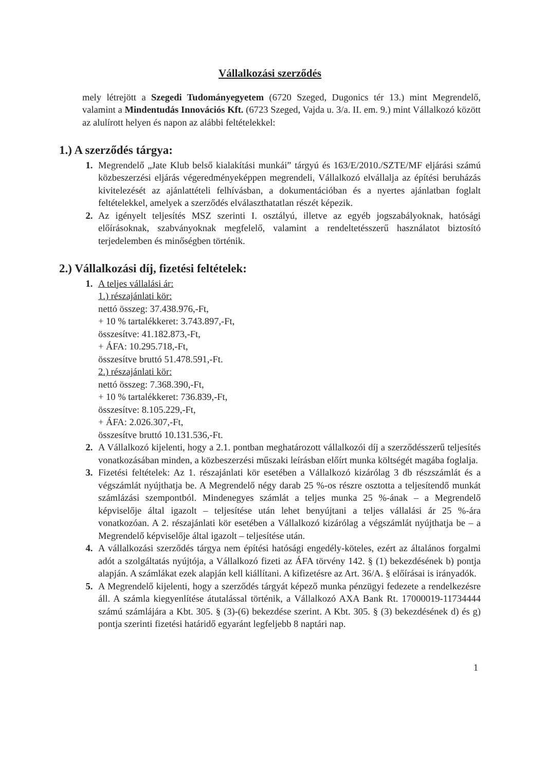Vállalkozási szerződés
mely létrejött a Szegedi Tudományegyetem (6720 Szeged, Dugonics tér 13.) mint Megrendelő, valamint a Mindentudás Innovációs Kft. (6723 Szeged, Vajda u. 3/a. II. em. 9.) mint Vállalkozó között az alulírott helyen és napon az alábbi feltételekkel:
1.) A szerződés tárgya:
Megrendelő „Jate Klub belső kialakítási munkái” tárgyú és 163/E/2010./SZTE/MF eljárási számú közbeszerzési eljárás végeredményeképpen megrendeli, Vállalkozó elvállalja az építési beruházás kivitelezését az ajánlattételi felhívásban, a dokumentációban és a nyertes ajánlatban foglalt feltételekkel, amelyek a szerződés elválaszthatatlan részét képezik.
Az igényelt teljesítés MSZ szerinti I. osztályú, illetve az egyéb jogszabályoknak, hatósági előírásoknak, szabványoknak megfelelő, valamint a rendeltetésszerű használatot biztosító terjedelemben és minőségben történik.
2.) Vállalkozási díj, fizetési feltételek:
A teljes vállalási ár:
1.) részajánlati kör:
nettó összeg: 37.438.976,-Ft,
+ 10 % tartalékkeret: 3.743.897,-Ft,
összesítve: 41.182.873,-Ft,
+ ÁFA: 10.295.718,-Ft,
összesítve bruttó 51.478.591,-Ft.
2.) részajánlati kör:
nettó összeg: 7.368.390,-Ft,
+ 10 % tartalékkeret: 736.839,-Ft,
összesítve: 8.105.229,-Ft,
+ ÁFA: 2.026.307,-Ft,
összesítve bruttó 10.131.536,-Ft.
A Vállalkozó kijelenti, hogy a 2.1. pontban meghatározott vállalkozói díj a szerződésszerű teljesítés vonatkozásában minden, a közbeszerzési műszaki leírásban előírt munka költségét magába foglalja.
Fizetési feltételek: Az 1. részajánlati kör esetében a Vállalkozó kizárólag 3 db részszámlát és a végszámlát nyújthatja be. A Megrendelő négy darab 25 %-os részre osztotta a teljesítendő munkát számlázási szempontból. Mindenegyes számlát a teljes munka 25 %-ának – a Megrendelő képviselője által igazolt – teljesítése után lehet benyújtani a teljes vállalási ár 25 %-ára vonatkozóan. A 2. részajánlati kör esetében a Vállalkozó kizárólag a végszámlát nyújthatja be – a Megrendelő képviselője által igazolt – teljesítése után.
A vállalkozási szerződés tárgya nem építési hatósági engedély-köteles, ezért az általános forgalmi adót a szolgáltatás nyújtója, a Vállalkozó fizeti az ÁFA törvény 142. § (1) bekezdésének b) pontja alapján. A számlákat ezek alapján kell kiállítani. A kifizetésre az Art. 36/A. § előírásai is irányadók.
A Megrendelő kijelenti, hogy a szerződés tárgyát képező munka pénzügyi fedezete a rendelkezésre áll. A számla kiegyenlítése átutalással történik, a Vállalkozó AXA Bank Rt. 17000019-11734444 számú számlájára a Kbt. 305. § (3)-(6) bekezdése szerint. A Kbt. 305. § (3) bekezdésének d) és g) pontja szerinti fizetési határidő egyaránt legfeljebb 8 naptári nap.
1